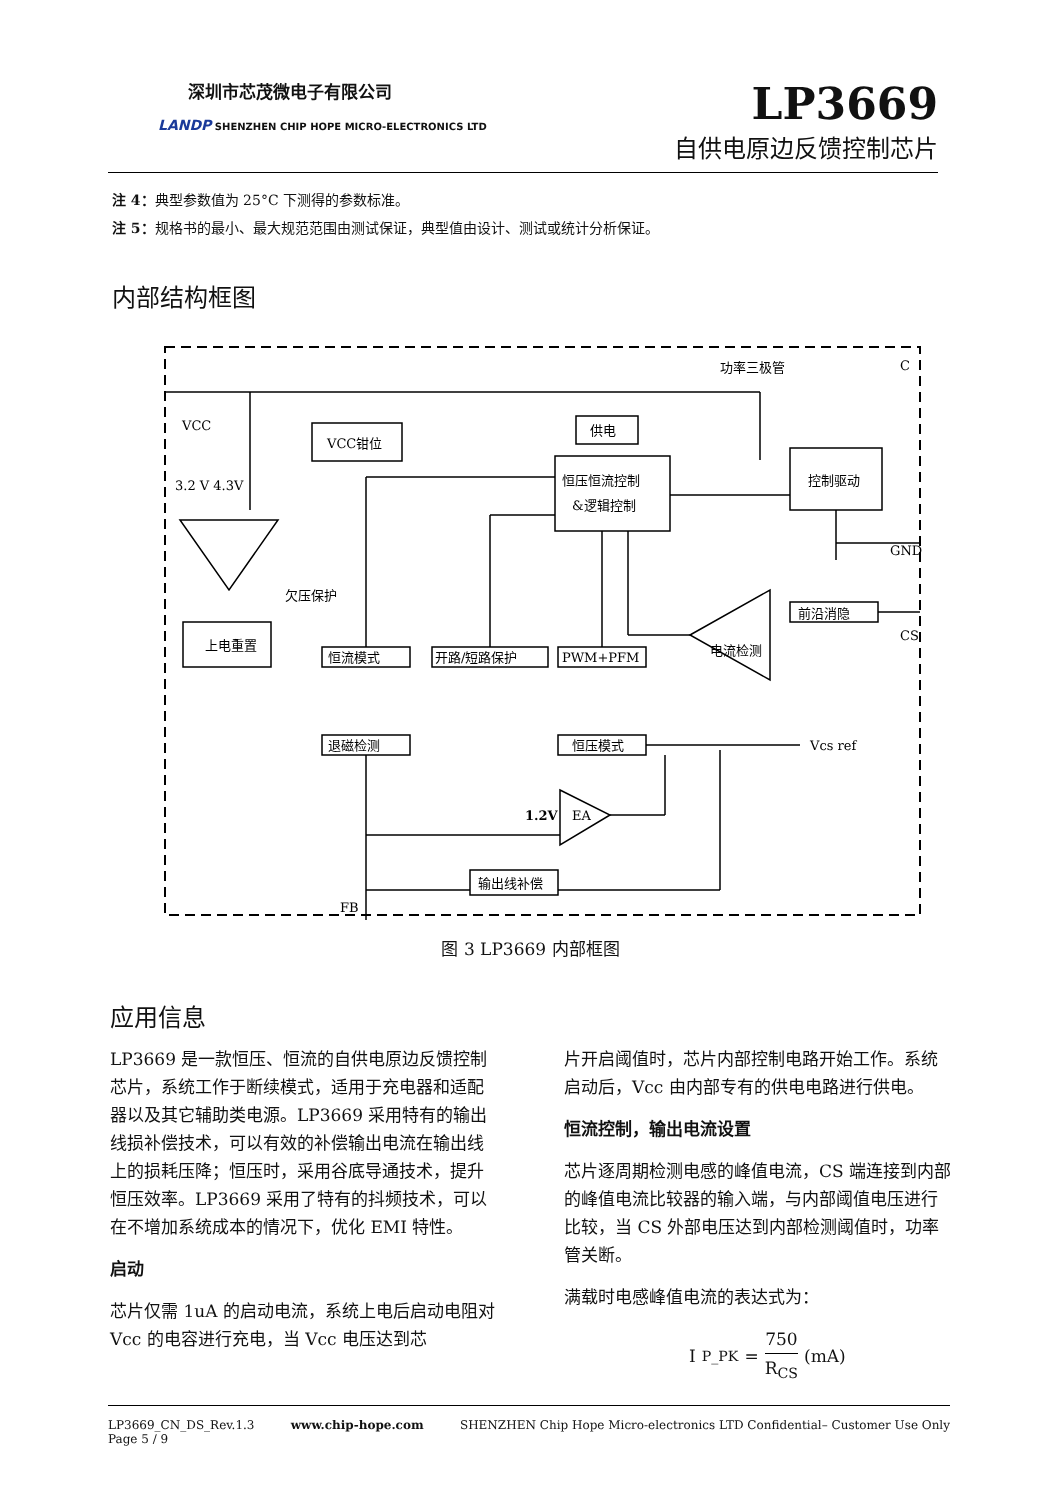深圳市芯茂微电子有限公司
LANDP SHENZHEN CHIP HOPE MICRO-ELECTRONICS LTD
LP3669
自供电原边反馈控制芯片
注 4：典型参数值为 25°C 下测得的参数标准。
注 5：规格书的最小、最大规范范围由测试保证，典型值由设计、测试或统计分析保证。
内部结构框图
VCC
3.2 V 4.3V
欠压保护
上电重置
VCC钳位
供电
恒压恒流控制
&逻辑控制
控制驱动
功率三极管
C
GND
前沿消隐
CS
电流检测
恒流模式
开路/短路保护
PWM+PFM
退磁检测
恒压模式
Vcs ref
1.2V
EA
输出线补偿
FB
图 3 LP3669 内部框图
应用信息
LP3669 是一款恒压、恒流的自供电原边反馈控制芯片，系统工作于断续模式，适用于充电器和适配器以及其它辅助类电源。LP3669 采用特有的输出线损补偿技术，可以有效的补偿输出电流在输出线上的损耗压降；恒压时，采用谷底导通技术，提升恒压效率。LP3669 采用了特有的抖频技术，可以在不增加系统成本的情况下，优化 EMI 特性。
启动
芯片仅需 1uA 的启动电流，系统上电后启动电阻对 Vcc 的电容进行充电，当 Vcc 电压达到芯
片开启阈值时，芯片内部控制电路开始工作。系统启动后，Vcc 由内部专有的供电电路进行供电。
恒流控制，输出电流设置
芯片逐周期检测电感的峰值电流，CS 端连接到内部的峰值电流比较器的输入端，与内部阈值电压进行比较，当 CS 外部电压达到内部检测阈值时，功率管关断。
满载时电感峰值电流的表达式为：
I<sub>P_PK</sub>= 750 R<sub>CS</sub> (mA)
LP3669_CN_DS_Rev.1.3
Page 5 / 9
www.chip-hope.com SHENZHEN Chip Hope Micro-electronics LTD Confidential– Customer Use Only